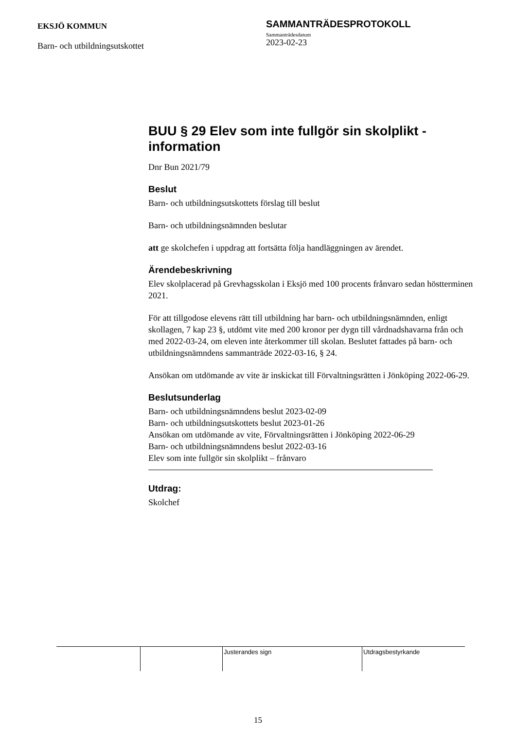EKSJÖ KOMMUN
Barn- och utbildningsutskottet
SAMMANTRÄDESPROTOKOLL
Sammanträdesdatum
2023-02-23
BUU § 29 Elev som inte fullgör sin skolplikt - information
Dnr Bun 2021/79
Beslut
Barn- och utbildningsutskottets förslag till beslut
Barn- och utbildningsnämnden beslutar
att ge skolchefen i uppdrag att fortsätta följa handläggningen av ärendet.
Ärendebeskrivning
Elev skolplacerad på Grevhagsskolan i Eksjö med 100 procents frånvaro sedan höstterminen 2021.
För att tillgodose elevens rätt till utbildning har barn- och utbildningsnämnden, enligt skollagen, 7 kap 23 §, utdömt vite med 200 kronor per dygn till vårdnadshavarna från och med 2022-03-24, om eleven inte återkommer till skolan. Beslutet fattades på barn- och utbildningsnämndens sammanträde 2022-03-16, § 24.
Ansökan om utdömande av vite är inskickat till Förvaltningsrätten i Jönköping 2022-06-29.
Beslutsunderlag
Barn- och utbildningsnämndens beslut 2023-02-09
Barn- och utbildningsutskottets beslut 2023-01-26
Ansökan om utdömande av vite, Förvaltningsrätten i Jönköping 2022-06-29
Barn- och utbildningsnämndens beslut 2022-03-16
Elev som inte fullgör sin skolplikt – frånvaro
Utdrag:
Skolchef
| | | Justerandes sign | Utdragsbestyrkande |
15